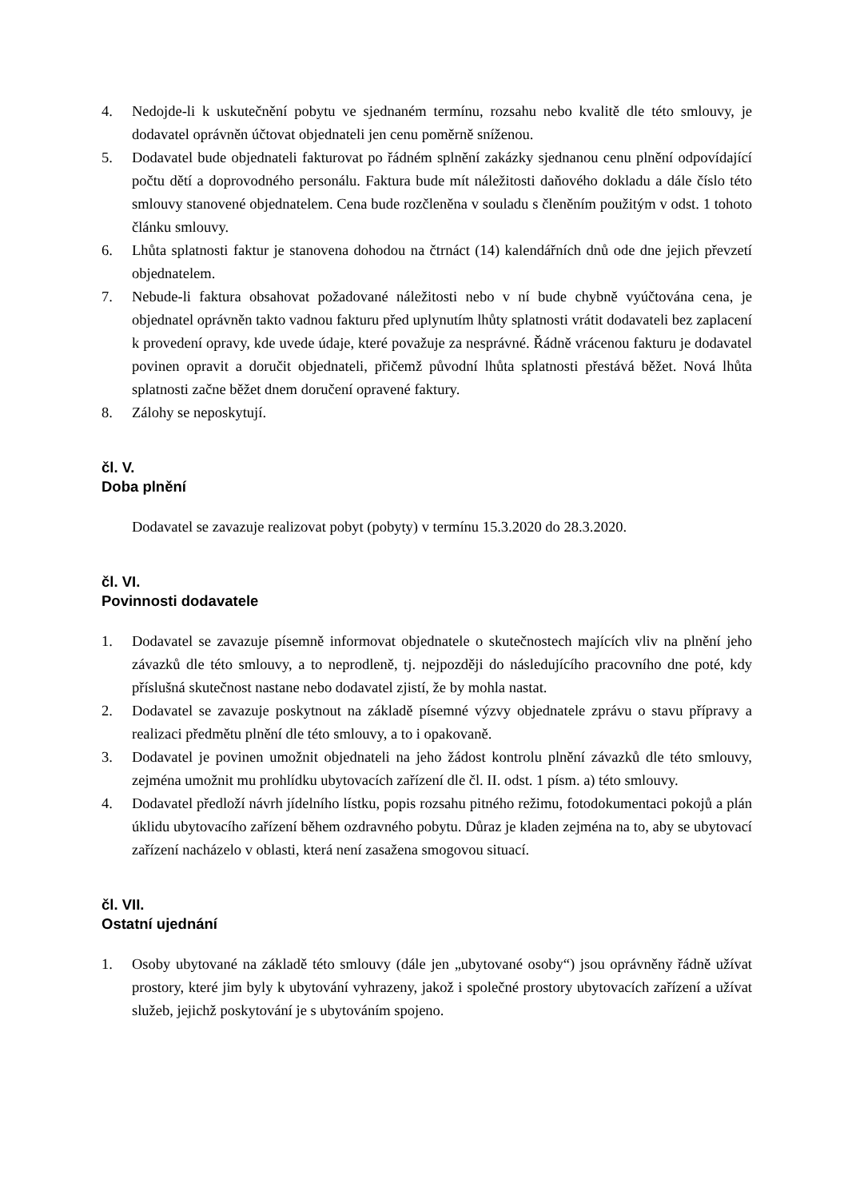4. Nedojde-li k uskutečnění pobytu ve sjednaném termínu, rozsahu nebo kvalitě dle této smlouvy, je dodavatel oprávněn účtovat objednateli jen cenu poměrně sníženou.
5. Dodavatel bude objednateli fakturovat po řádném splnění zakázky sjednanou cenu plnění odpovídající počtu dětí a doprovodného personálu. Faktura bude mít náležitosti daňového dokladu a dále číslo této smlouvy stanovené objednatelem. Cena bude rozčleněna v souladu s členěním použitým v odst. 1 tohoto článku smlouvy.
6. Lhůta splatnosti faktur je stanovena dohodou na čtrnáct (14) kalendářních dnů ode dne jejich převzetí objednatelem.
7. Nebude-li faktura obsahovat požadované náležitosti nebo v ní bude chybně vyúčtována cena, je objednatel oprávněn takto vadnou fakturu před uplynutím lhůty splatnosti vrátit dodavateli bez zaplacení k provedení opravy, kde uvede údaje, které považuje za nesprávné. Řádně vrácenou fakturu je dodavatel povinen opravit a doručit objednateli, přičemž původní lhůta splatnosti přestává běžet. Nová lhůta splatnosti začne běžet dnem doručení opravené faktury.
8. Zálohy se neposkytují.
čl. V.
Doba plnění
Dodavatel se zavazuje realizovat pobyt (pobyty) v termínu 15.3.2020 do 28.3.2020.
čl. VI.
Povinnosti dodavatele
1. Dodavatel se zavazuje písemně informovat objednatele o skutečnostech majících vliv na plnění jeho závazků dle této smlouvy, a to neprodleně, tj. nejpozději do následujícího pracovního dne poté, kdy příslušná skutečnost nastane nebo dodavatel zjistí, že by mohla nastat.
2. Dodavatel se zavazuje poskytnout na základě písemné výzvy objednatele zprávu o stavu přípravy a realizaci předmětu plnění dle této smlouvy, a to i opakovaně.
3. Dodavatel je povinen umožnit objednateli na jeho žádost kontrolu plnění závazků dle této smlouvy, zejména umožnit mu prohlídku ubytovacích zařízení dle čl. II. odst. 1 písm. a) této smlouvy.
4. Dodavatel předloží návrh jídelního lístku, popis rozsahu pitného režimu, fotodokumentaci pokojů a plán úklidu ubytovacího zařízení během ozdravného pobytu. Důraz je kladen zejména na to, aby se ubytovací zařízení nacházelo v oblasti, která není zasažena smogovou situací.
čl. VII.
Ostatní ujednání
1. Osoby ubytované na základě této smlouvy (dále jen „ubytované osoby“) jsou oprávněny řádně užívat prostory, které jim byly k ubytování vyhrazeny, jakož i společné prostory ubytovacích zařízení a užívat služeb, jejichž poskytování je s ubytováním spojeno.